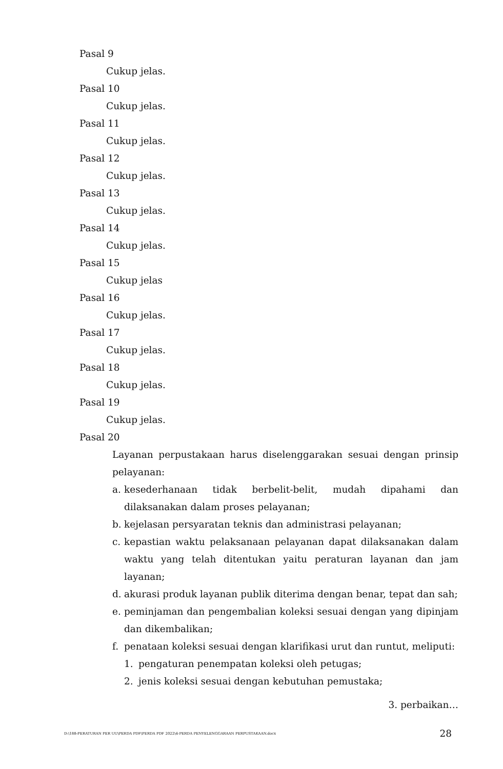Pasal 9
Cukup jelas.
Pasal 10
Cukup jelas.
Pasal 11
Cukup jelas.
Pasal 12
Cukup jelas.
Pasal 13
Cukup jelas.
Pasal 14
Cukup jelas.
Pasal 15
Cukup jelas
Pasal 16
Cukup jelas.
Pasal 17
Cukup jelas.
Pasal 18
Cukup jelas.
Pasal 19
Cukup jelas.
Pasal 20
Layanan perpustakaan harus diselenggarakan sesuai dengan prinsip pelayanan:
a. kesederhanaan tidak berbelit-belit, mudah dipahami dan dilaksanakan dalam proses pelayanan;
b. kejelasan persyaratan teknis dan administrasi pelayanan;
c. kepastian waktu pelaksanaan pelayanan dapat dilaksanakan dalam waktu yang telah ditentukan yaitu peraturan layanan dan jam layanan;
d. akurasi produk layanan publik diterima dengan benar, tepat dan sah;
e. peminjaman dan pengembalian koleksi sesuai dengan yang dipinjam dan dikembalikan;
f. penataan koleksi sesuai dengan klarifikasi urut dan runtut, meliputi:
1. pengaturan penempatan koleksi oleh petugas;
2. jenis koleksi sesuai dengan kebutuhan pemustaka;
3. perbaikan…
D:\188-PERATURAN PER UU\PERDA PDF\PERDA PDF 2022\4-PERDA PENYELENGGARAAN PERPUSTAKAAN.docx 28